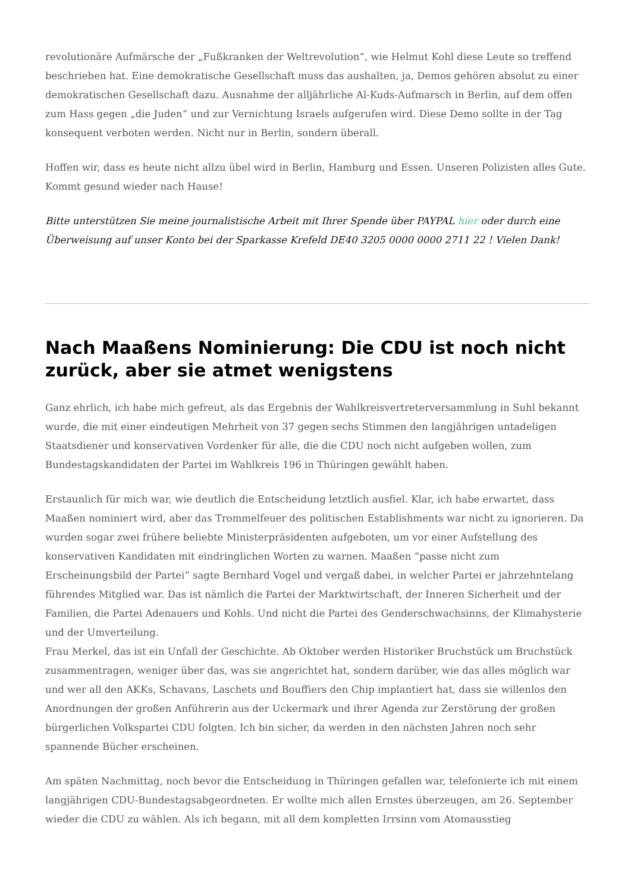revolutionäre Aufmärsche der „Fußkranken der Weltrevolution“, wie Helmut Kohl diese Leute so treffend beschrieben hat. Eine demokratische Gesellschaft muss das aushalten, ja, Demos gehören absolut zu einer demokratischen Gesellschaft dazu. Ausnahme der alljährliche Al-Kuds-Aufmarsch in Berlin, auf dem offen zum Hass gegen „die Juden“ und zur Vernichtung Israels aufgerufen wird. Diese Demo sollte in der Tag konsequent verboten werden. Nicht nur in Berlin, sondern überall.
Hoffen wir, dass es heute nicht allzu übel wird in Berlin, Hamburg und Essen. Unseren Polizisten alles Gute. Kommt gesund wieder nach Hause!
Bitte unterstützen Sie meine journalistische Arbeit mit Ihrer Spende über PAYPAL hier oder durch eine Überweisung auf unser Konto bei der Sparkasse Krefeld DE40 3205 0000 0000 2711 22 ! Vielen Dank!
Nach Maaßens Nominierung: Die CDU ist noch nicht zurück, aber sie atmet wenigstens
Ganz ehrlich, ich habe mich gefreut, als das Ergebnis der Wahlkreisvertreterversammlung in Suhl bekannt wurde, die mit einer eindeutigen Mehrheit von 37 gegen sechs Stimmen den langjährigen untadeligen Staatsdiener und konservativen Vordenker für alle, die die CDU noch nicht aufgeben wollen, zum Bundestagskandidaten der Partei im Wahlkreis 196 in Thüringen gewählt haben.
Erstaunlich für mich war, wie deutlich die Entscheidung letztlich ausfiel. Klar, ich habe erwartet, dass Maaßen nominiert wird, aber das Trommelfeuer des politischen Establishments war nicht zu ignorieren. Da wurden sogar zwei frühere beliebte Ministerpräsidenten aufgeboten, um vor einer Aufstellung des konservativen Kandidaten mit eindringlichen Worten zu warnen. Maaßen “passe nicht zum Erscheinungsbild der Partei” sagte Bernhard Vogel und vergaß dabei, in welcher Partei er jahrzehntelang führendes Mitglied war. Das ist nämlich die Partei der Marktwirtschaft, der Inneren Sicherheit und der Familien, die Partei Adenauers und Kohls. Und nicht die Partei des Genderschwachsinns, der Klimahysterie und der Umverteilung.
Frau Merkel, das ist ein Unfall der Geschichte. Ab Oktober werden Historiker Bruchstück um Bruchstück zusammentragen, weniger über das, was sie angerichtet hat, sondern darüber, wie das alles möglich war und wer all den AKKs, Schavans, Laschets und Bouffiers den Chip implantiert hat, dass sie willenlos den Anordnungen der großen Anführerin aus der Uckermark und ihrer Agenda zur Zerstörung der großen bürgerlichen Volkspartei CDU folgten. Ich bin sicher, da werden in den nächsten Jahren noch sehr spannende Bücher erscheinen.
Am späten Nachmittag, noch bevor die Entscheidung in Thüringen gefallen war, telefonierte ich mit einem langjährigen CDU-Bundestagsabgeordneten. Er wollte mich allen Ernstes überzeugen, am 26. September wieder die CDU zu wählen. Als ich begann, mit all dem kompletten Irrsinn vom Atomausstieg